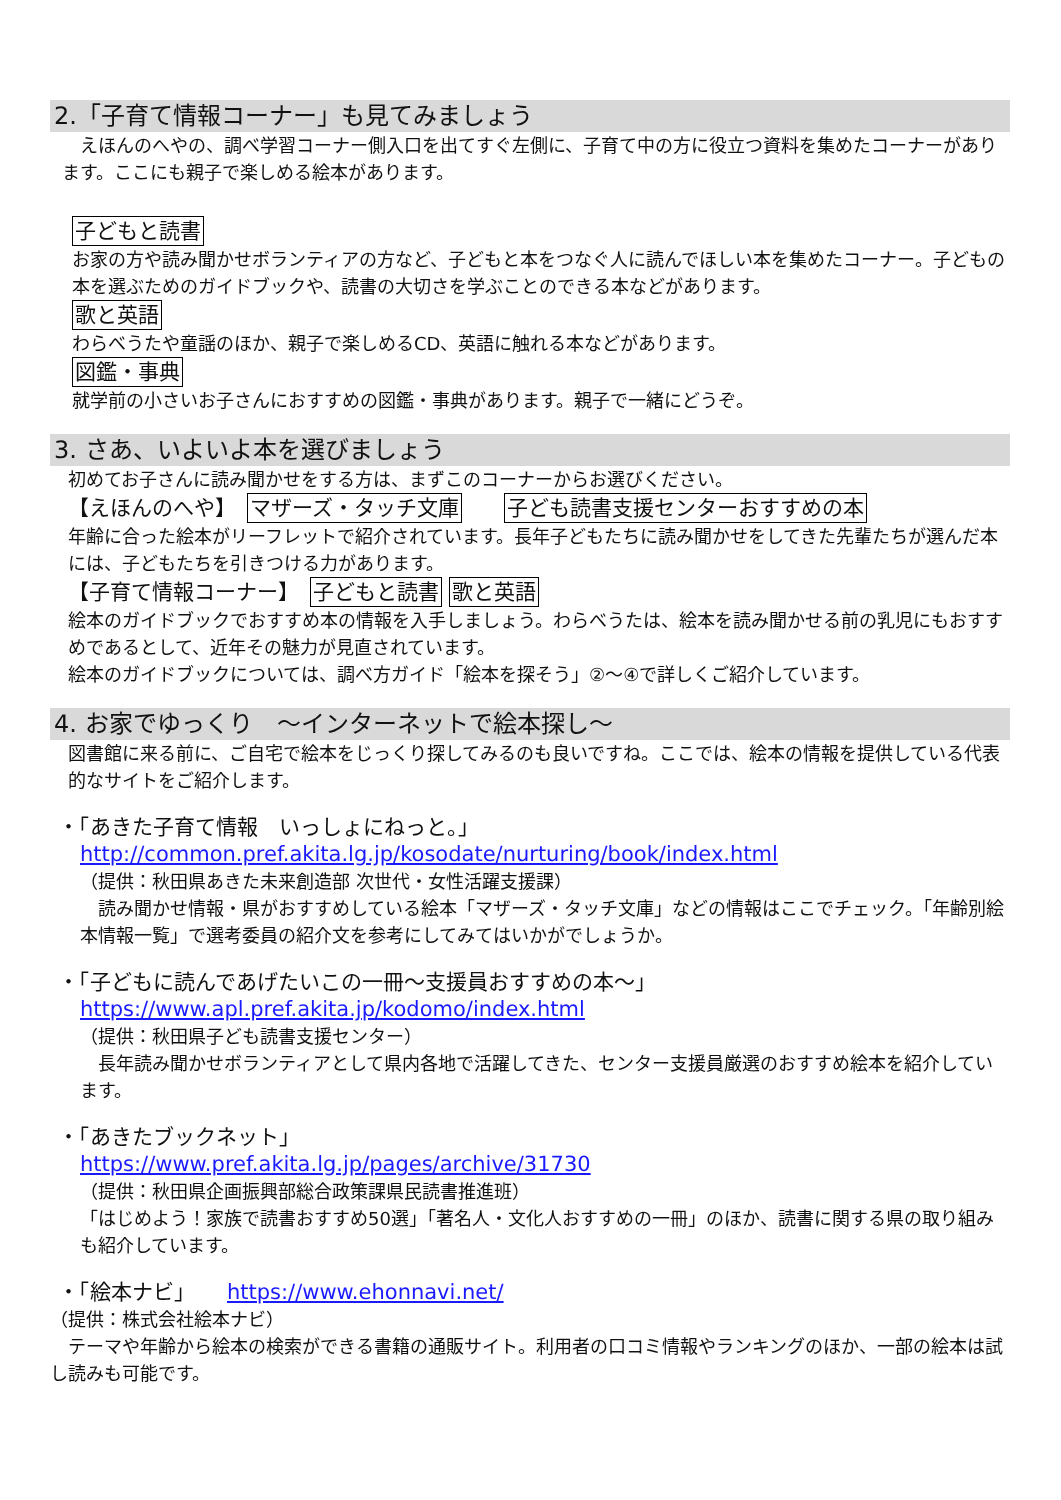2.「子育て情報コーナー」も見てみましょう
　えほんのへやの、調べ学習コーナー側入口を出てすぐ左側に、子育て中の方に役立つ資料を集めたコーナーがあります。ここにも親子で楽しめる絵本があります。
子どもと読書
お家の方や読み聞かせボランティアの方など、子どもと本をつなぐ人に読んでほしい本を集めたコーナー。子どもの本を選ぶためのガイドブックや、読書の大切さを学ぶことのできる本などがあります。
歌と英語
わらべうたや童謡のほか、親子で楽しめるCD、英語に触れる本などがあります。
図鑑・事典
就学前の小さいお子さんにおすすめの図鑑・事典があります。親子で一緒にどうぞ。
3. さあ、いよいよ本を選びましょう
初めてお子さんに読み聞かせをする方は、まずこのコーナーからお選びください。
【えほんのへや】　マザーズ・タッチ文庫　　子ども読書支援センターおすすめの本
年齢に合った絵本がリーフレットで紹介されています。長年子どもたちに読み聞かせをしてきた先輩たちが選んだ本には、子どもたちを引きつける力があります。
【子育て情報コーナー】　子どもと読書 歌と英語
絵本のガイドブックでおすすめ本の情報を入手しましょう。わらべうたは、絵本を読み聞かせる前の乳児にもおすすめであるとして、近年その魅力が見直されています。
絵本のガイドブックについては、調べ方ガイド「絵本を探そう」②～④で詳しくご紹介しています。
4. お家でゆっくり　～インターネットで絵本探し～
図書館に来る前に、ご自宅で絵本をじっくり探してみるのも良いですね。ここでは、絵本の情報を提供している代表的なサイトをご紹介します。
・「あきた子育て情報　いっしょにねっと。」
http://common.pref.akita.lg.jp/kosodate/nurturing/book/index.html
（提供：秋田県あきた未来創造部 次世代・女性活躍支援課）
　読み聞かせ情報・県がおすすめしている絵本「マザーズ・タッチ文庫」などの情報はここでチェック。「年齢別絵本情報一覧」で選考委員の紹介文を参考にしてみてはいかがでしょうか。
・「子どもに読んであげたいこの一冊～支援員おすすめの本～」
https://www.apl.pref.akita.jp/kodomo/index.html
（提供：秋田県子ども読書支援センター）
　長年読み聞かせボランティアとして県内各地で活躍してきた、センター支援員厳選のおすすめ絵本を紹介しています。
・「あきたブックネット」
https://www.pref.akita.lg.jp/pages/archive/31730
（提供：秋田県企画振興部総合政策課県民読書推進班）
「はじめよう！家族で読書おすすめ50選」「著名人・文化人おすすめの一冊」のほか、読書に関する県の取り組みも紹介しています。
・「絵本ナビ」　　https://www.ehonnavi.net/
（提供：株式会社絵本ナビ）
　テーマや年齢から絵本の検索ができる書籍の通販サイト。利用者の口コミ情報やランキングのほか、一部の絵本は試し読みも可能です。